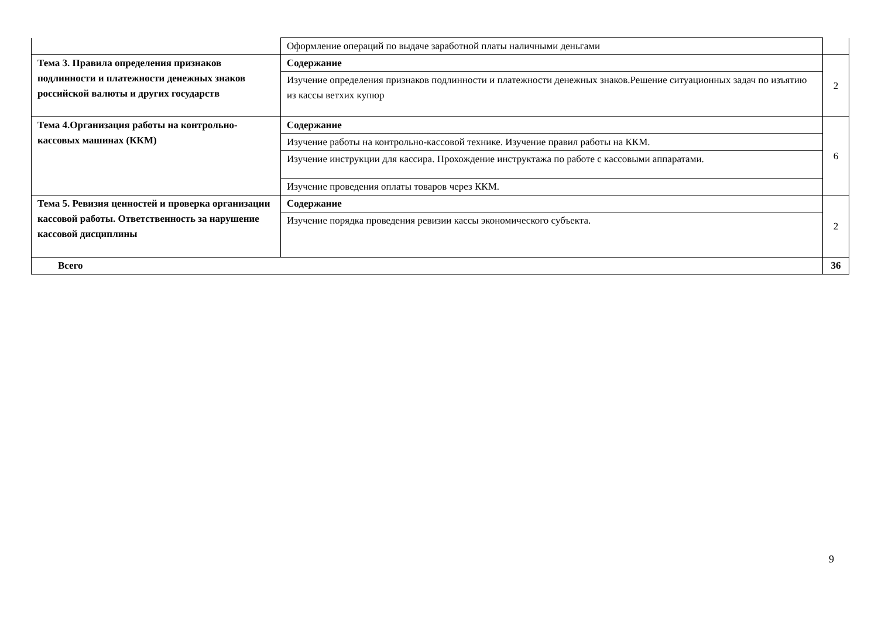| | Оформление операций по выдаче заработной платы наличными деньгами | |
| Тема 3. Правила определения признаков подлинности и платежности денежных знаков российской валюты и других государств | Содержание | 2 |
| | Изучение определения признаков подлинности и платежности денежных знаков.Решение ситуационных задач по изъятию из кассы ветхих купюр | |
| Тема 4.Организация работы на контрольно-кассовых машинах (ККМ) | Содержание | 6 |
| | Изучение работы на контрольно-кассовой технике. Изучение правил работы на ККМ. | |
| | Изучение инструкции для кассира. Прохождение инструктажа по работе с кассовыми аппаратами. | |
| | Изучение проведения оплаты товаров через ККМ. | |
| Тема 5. Ревизия ценностей и проверка организации кассовой работы. Ответственность за нарушение кассовой дисциплины | Содержание | 2 |
| | Изучение порядка проведения ревизии кассы экономического субъекта. | |
| Всего | | 36 |
9